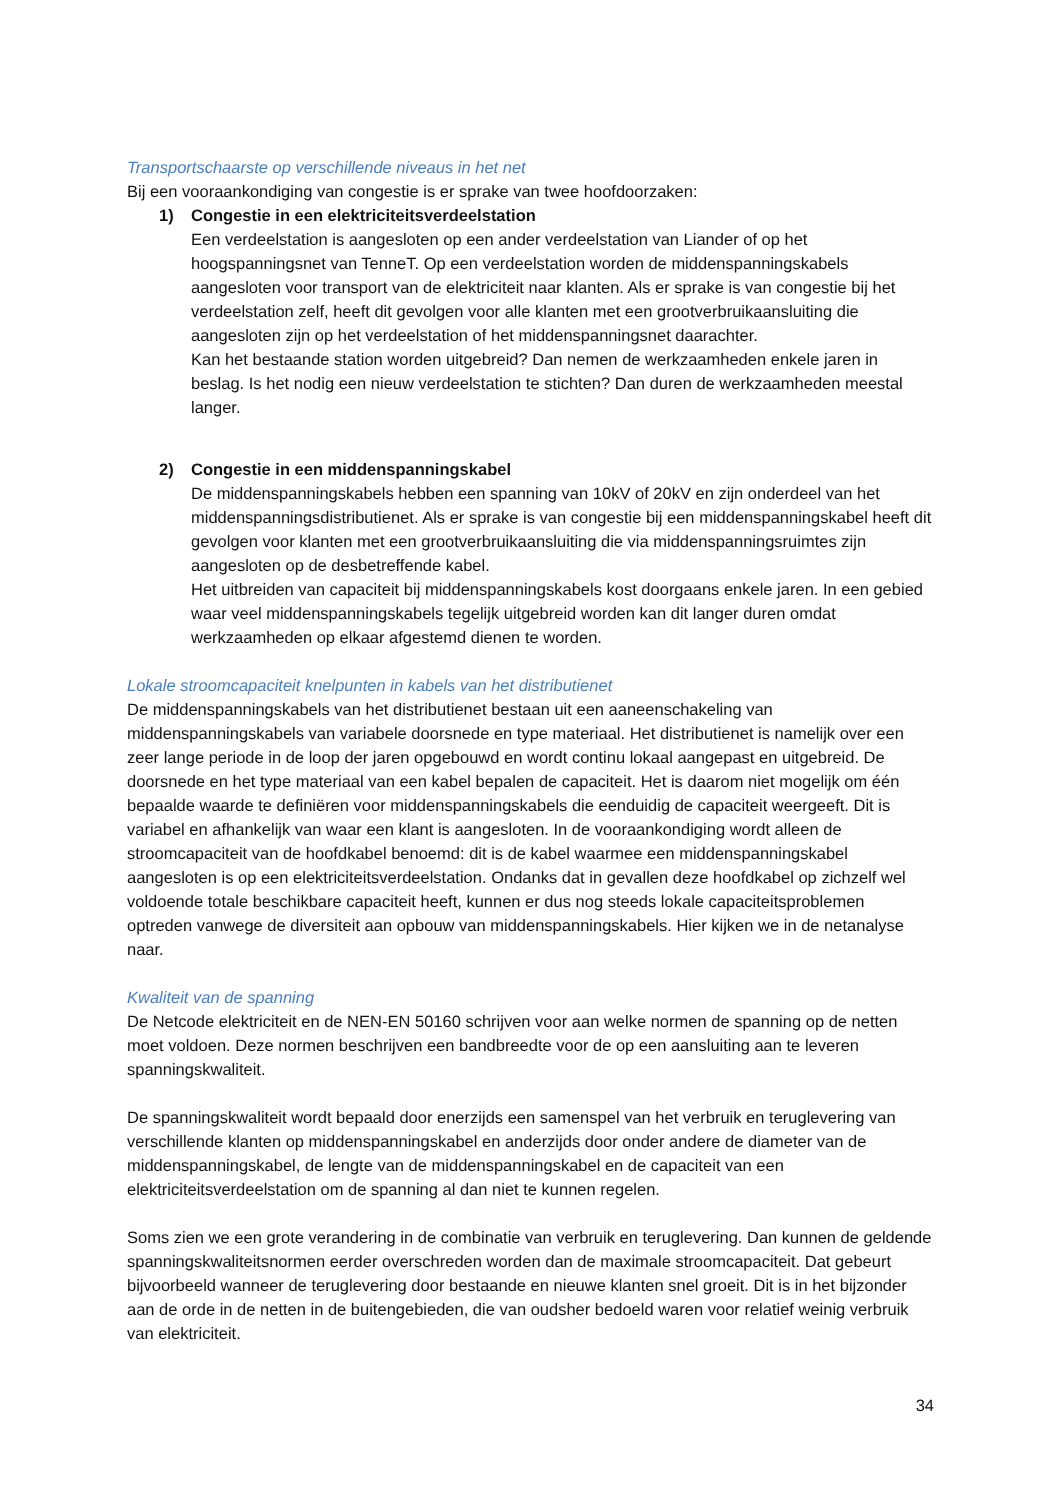Transportschaarste op verschillende niveaus in het net
Bij een vooraankondiging van congestie is er sprake van twee hoofdoorzaken:
1) Congestie in een elektriciteitsverdeelstation
Een verdeelstation is aangesloten op een ander verdeelstation van Liander of op het hoogspanningsnet van TenneT. Op een verdeelstation worden de middenspanningskabels aangesloten voor transport van de elektriciteit naar klanten. Als er sprake is van congestie bij het verdeelstation zelf, heeft dit gevolgen voor alle klanten met een grootverbruikaansluiting die aangesloten zijn op het verdeelstation of het middenspanningsnet daarachter.
Kan het bestaande station worden uitgebreid? Dan nemen de werkzaamheden enkele jaren in beslag. Is het nodig een nieuw verdeelstation te stichten? Dan duren de werkzaamheden meestal langer.
2) Congestie in een middenspanningskabel
De middenspanningskabels hebben een spanning van 10kV of 20kV en zijn onderdeel van het middenspanningsdistributienet. Als er sprake is van congestie bij een middenspanningskabel heeft dit gevolgen voor klanten met een grootverbruikaansluiting die via middenspanningsruimtes zijn aangesloten op de desbetreffende kabel.
Het uitbreiden van capaciteit bij middenspanningskabels kost doorgaans enkele jaren. In een gebied waar veel middenspanningskabels tegelijk uitgebreid worden kan dit langer duren omdat werkzaamheden op elkaar afgestemd dienen te worden.
Lokale stroomcapaciteit knelpunten in kabels van het distributienet
De middenspanningskabels van het distributienet bestaan uit een aaneenschakeling van middenspanningskabels van variabele doorsnede en type materiaal. Het distributienet is namelijk over een zeer lange periode in de loop der jaren opgebouwd en wordt continu lokaal aangepast en uitgebreid. De doorsnede en het type materiaal van een kabel bepalen de capaciteit. Het is daarom niet mogelijk om één bepaalde waarde te definiëren voor middenspanningskabels die eenduidig de capaciteit weergeeft. Dit is variabel en afhankelijk van waar een klant is aangesloten. In de vooraankondiging wordt alleen de stroomcapaciteit van de hoofdkabel benoemd: dit is de kabel waarmee een middenspanningskabel aangesloten is op een elektriciteitsverdeelstation. Ondanks dat in gevallen deze hoofdkabel op zichzelf wel voldoende totale beschikbare capaciteit heeft, kunnen er dus nog steeds lokale capaciteitsproblemen optreden vanwege de diversiteit aan opbouw van middenspanningskabels. Hier kijken we in de netanalyse naar.
Kwaliteit van de spanning
De Netcode elektriciteit en de NEN-EN 50160 schrijven voor aan welke normen de spanning op de netten moet voldoen. Deze normen beschrijven een bandbreedte voor de op een aansluiting aan te leveren spanningskwaliteit.
De spanningskwaliteit wordt bepaald door enerzijds een samenspel van het verbruik en teruglevering van verschillende klanten op middenspanningskabel en anderzijds door onder andere de diameter van de middenspanningskabel, de lengte van de middenspanningskabel en de capaciteit van een elektriciteitsverdeelstation om de spanning al dan niet te kunnen regelen.
Soms zien we een grote verandering in de combinatie van verbruik en teruglevering. Dan kunnen de geldende spanningskwaliteitsnormen eerder overschreden worden dan de maximale stroomcapaciteit. Dat gebeurt bijvoorbeeld wanneer de teruglevering door bestaande en nieuwe klanten snel groeit. Dit is in het bijzonder aan de orde in de netten in de buitengebieden, die van oudsher bedoeld waren voor relatief weinig verbruik van elektriciteit.
34